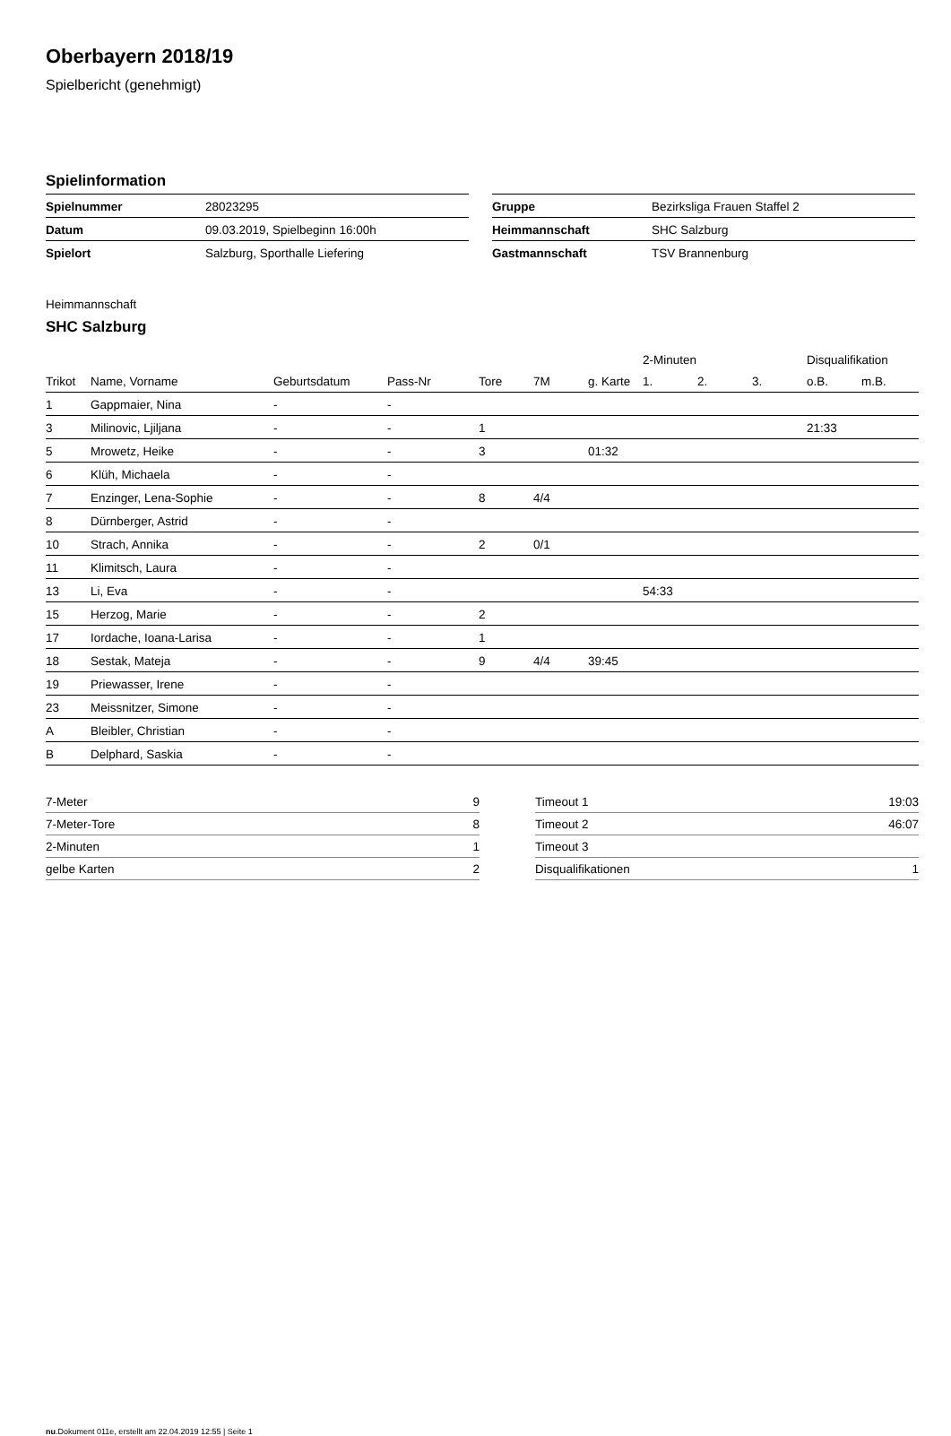Oberbayern 2018/19
Spielbericht (genehmigt)
Spielinformation
| Spielnummer | 28023295 |
| Datum | 09.03.2019, Spielbeginn 16:00h |
| Spielort | Salzburg, Sporthalle Liefering |
| Gruppe | Bezirksliga Frauen Staffel 2 |
| Heimmannschaft | SHC Salzburg |
| Gastmannschaft | TSV Brannenburg |
Heimmannschaft
SHC Salzburg
| | | | | | | | 2-Minuten | | | Disqualifikation | |
| --- | --- | --- | --- | --- | --- | --- | --- | --- | --- | --- | --- |
| Trikot | Name, Vorname | Geburtsdatum | Pass-Nr | Tore | 7M | g. Karte | 1. | 2. | 3. | o.B. | m.B. |
| 1 | Gappmaier, Nina | - | - | | | | | | | | |
| 3 | Milinovic, Ljiljana | - | - | 1 | | | | | | 21:33 | |
| 5 | Mrowetz, Heike | - | - | 3 | | 01:32 | | | | | |
| 6 | Klüh, Michaela | - | - | | | | | | | | |
| 7 | Enzinger, Lena-Sophie | - | - | 8 | 4/4 | | | | | | |
| 8 | Dürnberger, Astrid | - | - | | | | | | | | |
| 10 | Strach, Annika | - | - | 2 | 0/1 | | | | | | |
| 11 | Klimitsch, Laura | - | - | | | | | | | | |
| 13 | Li, Eva | - | - | | | | 54:33 | | | | |
| 15 | Herzog, Marie | - | - | 2 | | | | | | | |
| 17 | Iordache, Ioana-Larisa | - | - | 1 | | | | | | | |
| 18 | Sestak, Mateja | - | - | 9 | 4/4 | 39:45 | | | | | |
| 19 | Priewasser, Irene | - | - | | | | | | | | |
| 23 | Meissnitzer, Simone | - | - | | | | | | | | |
| A | Bleibler, Christian | - | - | | | | | | | | |
| B | Delphard, Saskia | - | - | | | | | | | | |
| 7-Meter | 9 |
| 7-Meter-Tore | 8 |
| 2-Minuten | 1 |
| gelbe Karten | 2 |
| Timeout 1 | 19:03 |
| Timeout 2 | 46:07 |
| Timeout 3 | |
| Disqualifikationen | 1 |
nu.Dokument 011e, erstellt am 22.04.2019 12:55 | Seite 1